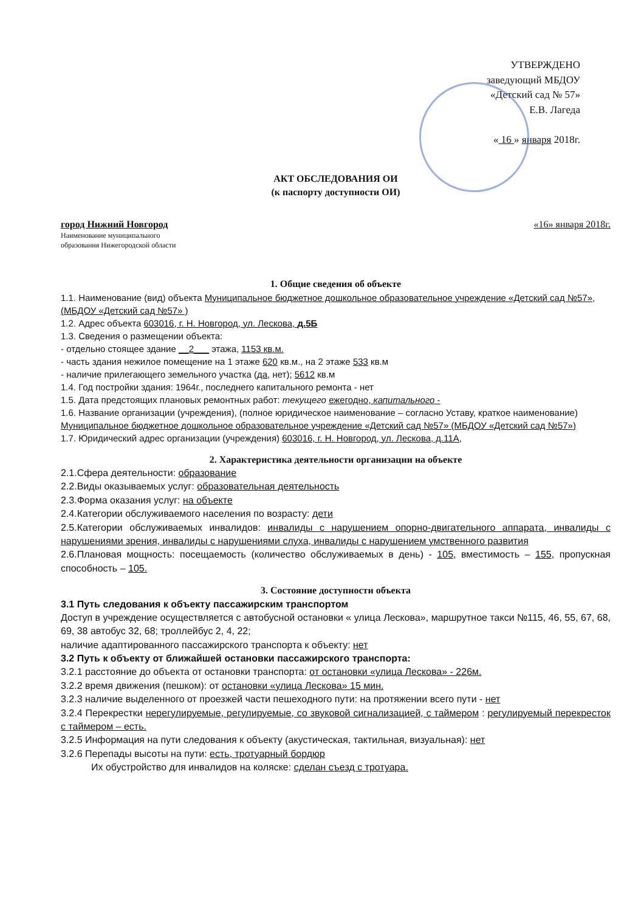УТВЕРЖДЕНО
заведующий МБДОУ
«Детский сад № 57»
Е.В. Лагеда
« 16 » января 2018г.
АКТ ОБСЛЕДОВАНИЯ ОИ
(к паспорту доступности ОИ)
город Нижний Новгород
Наименование муниципального
образования Нижегородской области
«16» января 2018г.
1. Общие сведения об объекте
1.1. Наименование (вид) объекта Муниципальное бюджетное дошкольное образовательное учреждение «Детский сад №57», (МБДОУ «Детский сад №57» )
1.2. Адрес объекта 603016, г. Н. Новгород, ул. Лескова, д.5Б
1.3. Сведения о размещении объекта:
- отдельно стоящее здание __2___ этажа, 1153 кв.м.
- часть здания нежилое помещение на 1 этаже 620 кв.м., на 2 этаже 533 кв.м
- наличие прилегающего земельного участка (да, нет); 5612 кв.м
1.4. Год постройки здания: 1964г., последнего капитального ремонта - нет
1.5. Дата предстоящих плановых ремонтных работ: текущего ежегодно, капитального -
1.6. Название организации (учреждения), (полное юридическое наименование – согласно Уставу, краткое наименование) Муниципальное бюджетное дошкольное образовательное учреждение «Детский сад №57» (МБДОУ «Детский сад №57»)
1.7. Юридический адрес организации (учреждения) 603016, г. Н. Новгород, ул. Лескова, д.11А,
2. Характеристика деятельности организации на объекте
2.1.Сфера деятельности: образование
2.2.Виды оказываемых услуг: образовательная деятельность
2.3.Форма оказания услуг: на объекте
2.4.Категории обслуживаемого населения по возрасту: дети
2.5.Категории обслуживаемых инвалидов: инвалиды с нарушением опорно-двигательного аппарата, инвалиды с нарушениями зрения, инвалиды с нарушениями слуха, инвалиды с нарушением умственного развития
2.6.Плановая мощность: посещаемость (количество обслуживаемых в день) - 105, вместимость – 155, пропускная способность – 105.
3. Состояние доступности объекта
3.1 Путь следования к объекту пассажирским транспортом
Доступ в учреждение осуществляется с автобусной остановки « улица Лескова», маршрутное такси №115, 46, 55, 67, 68, 69, 38 автобус 32, 68; троллейбус 2, 4, 22;
наличие адаптированного пассажирского транспорта к объекту: нет
3.2 Путь к объекту от ближайшей остановки пассажирского транспорта:
3.2.1 расстояние до объекта от остановки транспорта: от остановки «улица Лескова» - 226м.
3.2.2 время движения (пешком): от остановки «улица Лескова» 15 мин.
3.2.3 наличие выделенного от проезжей части пешеходного пути: на протяжении всего пути - нет
3.2.4 Перекрестки нерегулируемые, регулируемые, со звуковой сигнализацией, с таймером : регулируемый перекресток с таймером – есть.
3.2.5 Информация на пути следования к объекту (акустическая, тактильная, визуальная): нет
3.2.6 Перепады высоты на пути: есть, тротуарный бордюр
Их обустройство для инвалидов на коляске: сделан съезд с тротуара.